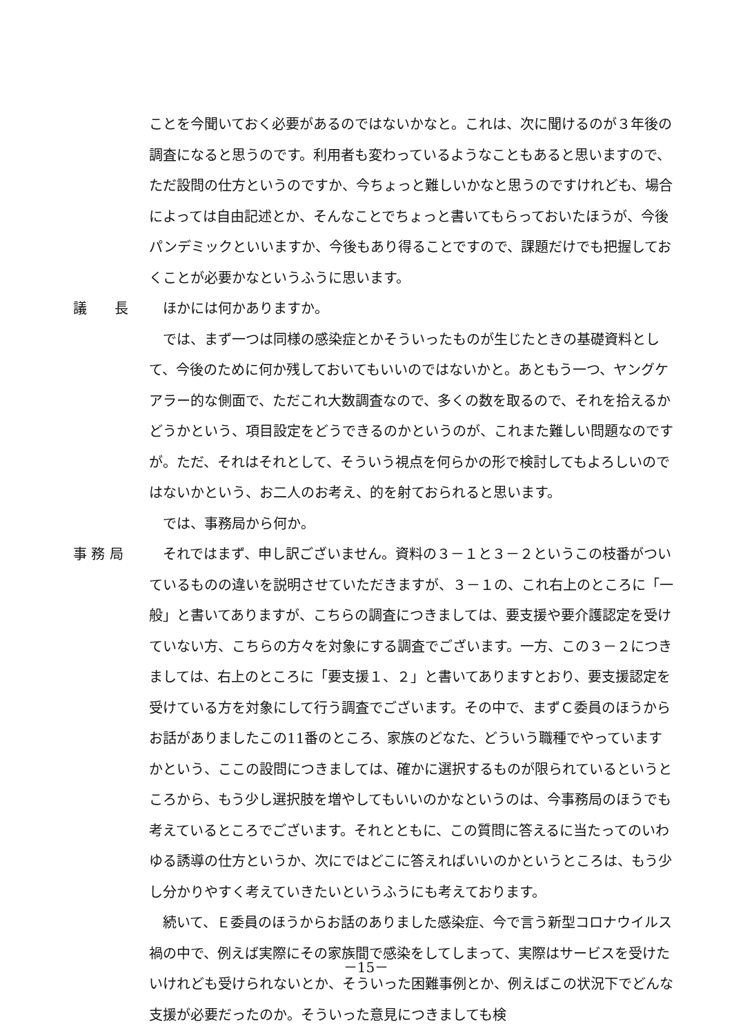ことを今聞いておく必要があるのではないかなと。これは、次に聞けるのが３年後の調査になると思うのです。利用者も変わっているようなこともあると思いますので、ただ設問の仕方というのですか、今ちょっと難しいかなと思うのですけれども、場合によっては自由記述とか、そんなことでちょっと書いてもらっておいたほうが、今後パンデミックといいますか、今後もあり得ることですので、課題だけでも把握しておくことが必要かなというふうに思います。
議　　長 ほかには何かありますか。
では、まず一つは同様の感染症とかそういったものが生じたときの基礎資料として、今後のために何か残しておいてもいいのではないかと。あともう一つ、ヤングケアラー的な側面で、ただこれ大数調査なので、多くの数を取るので、それを拾えるかどうかという、項目設定をどうできるのかというのが、これまた難しい問題なのですが。ただ、それはそれとして、そういう視点を何らかの形で検討してもよろしいのではないかという、お二人のお考え、的を射ておられると思います。
では、事務局から何か。
事 務 局 それではまず、申し訳ございません。資料の３－１と３－２というこの枝番がついているものの違いを説明させていただきますが、３－１の、これ右上のところに「一般」と書いてありますが、こちらの調査につきましては、要支援や要介護認定を受けていない方、こちらの方々を対象にする調査でございます。一方、この３－２につきましては、右上のところに「要支援１、２」と書いてありますとおり、要支援認定を受けている方を対象にして行う調査でございます。その中で、まずＣ委員のほうからお話がありましたこの11番のところ、家族のどなた、どういう職種でやっていますかという、ここの設問につきましては、確かに選択するものが限られているというところから、もう少し選択肢を増やしてもいいのかなというのは、今事務局のほうでも考えているところでございます。それとともに、この質問に答えるに当たってのいわゆる誘導の仕方というか、次にではどこに答えればいいのかというところは、もう少し分かりやすく考えていきたいというふうにも考えております。
続いて、Ｅ委員のほうからお話のありました感染症、今で言う新型コロナウイルス禍の中で、例えば実際にその家族間で感染をしてしまって、実際はサービスを受けたいけれども受けられないとか、そういった困難事例とか、例えばこの状況下でどんな支援が必要だったのか。そういった意見につきましても検
－15－